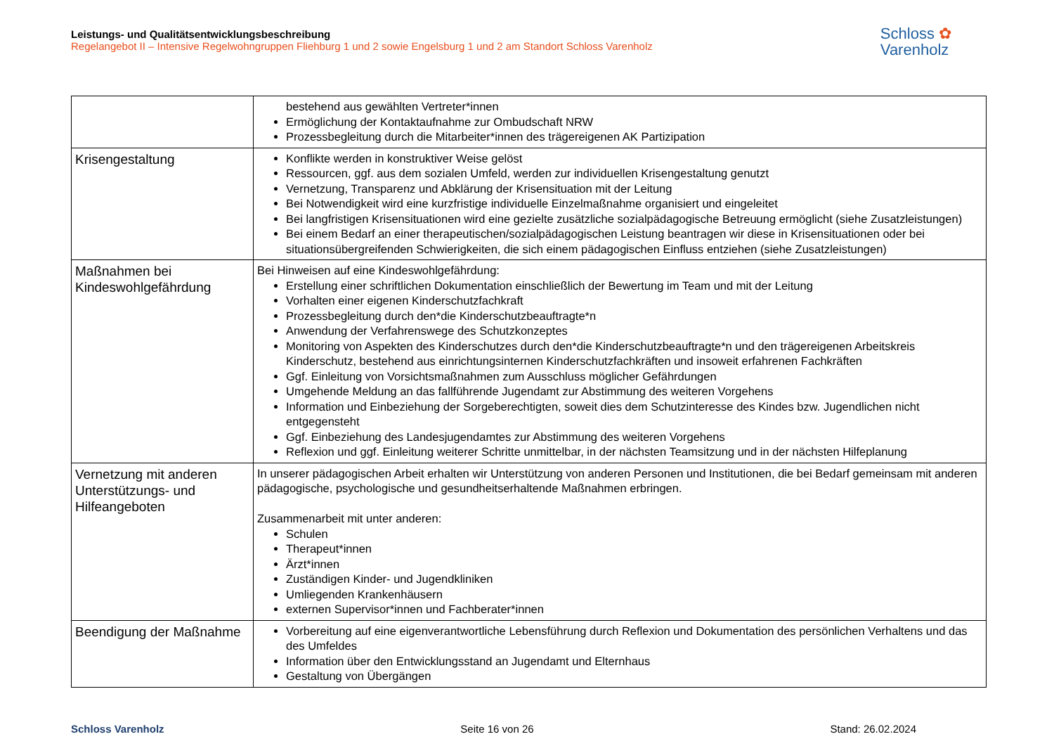Leistungs- und Qualitätsentwicklungsbeschreibung
Regelangebot II – Intensive Regelwohngruppen Fliehburg 1 und 2 sowie Engelsburg 1 und 2 am Standort Schloss Varenholz
Schloss ✿
Varenholz
| | bestehend aus gewählten Vertreter*innen Ermöglichung der Kontaktaufnahme zur Ombudschaft NRW Prozessbegleitung durch die Mitarbeiter*innen des trägereigenen AK Partizipation |
| Krisengestaltung | Konflikte werden in konstruktiver Weise gelöst Ressourcen, ggf. aus dem sozialen Umfeld, werden zur individuellen Krisengestaltung genutzt Vernetzung, Transparenz und Abklärung der Krisensituation mit der Leitung Bei Notwendigkeit wird eine kurzfristige individuelle Einzelmaßnahme organisiert und eingeleitet Bei langfristigen Krisensituationen wird eine gezielte zusätzliche sozialpädagogische Betreuung ermöglicht (siehe Zusatzleistungen) Bei einem Bedarf an einer therapeutischen/sozialpädagogischen Leistung beantragen wir diese in Krisensituationen oder bei situationsübergreifenden Schwierigkeiten, die sich einem pädagogischen Einfluss entziehen (siehe Zusatzleistungen) |
| Maßnahmen bei Kindeswohlgefährdung | Bei Hinweisen auf eine Kindeswohlgefährdung: Erstellung einer schriftlichen Dokumentation einschließlich der Bewertung im Team und mit der Leitung Vorhalten einer eigenen Kinderschutzfachkraft Prozessbegleitung durch den*die Kinderschutzbeauftragte*n Anwendung der Verfahrenswege des Schutzkonzeptes Monitoring von Aspekten des Kinderschutzes durch den*die Kinderschutzbeauftragte*n und den trägereigenen Arbeitskreis Kinderschutz, bestehend aus einrichtungsinternen Kinderschutzfachkräften und insoweit erfahrenen Fachkräften Ggf. Einleitung von Vorsichtsmaßnahmen zum Ausschluss möglicher Gefährdungen Umgehende Meldung an das fallführende Jugendamt zur Abstimmung des weiteren Vorgehens Information und Einbeziehung der Sorgeberechtigten, soweit dies dem Schutzinteresse des Kindes bzw. Jugendlichen nicht entgegensteht Ggf. Einbeziehung des Landesjugendamtes zur Abstimmung des weiteren Vorgehens Reflexion und ggf. Einleitung weiterer Schritte unmittelbar, in der nächsten Teamsitzung und in der nächsten Hilfeplanung |
| Vernetzung mit anderen Unterstützungs- und Hilfeangeboten | In unserer pädagogischen Arbeit erhalten wir Unterstützung von anderen Personen und Institutionen, die bei Bedarf gemeinsam mit anderen pädagogische, psychologische und gesundheitserhaltende Maßnahmen erbringen. Zusammenarbeit mit unter anderen: Schulen Therapeut*innen Ärzt*innen Zuständigen Kinder- und Jugendkliniken Umliegenden Krankenhäusern externen Supervisor*innen und Fachberater*innen |
| Beendigung der Maßnahme | Vorbereitung auf eine eigenverantwortliche Lebensführung durch Reflexion und Dokumentation des persönlichen Verhaltens und das des Umfeldes Information über den Entwicklungsstand an Jugendamt und Elternhaus Gestaltung von Übergängen |
Schloss Varenholz Seite 16 von 26 Stand: 26.02.2024